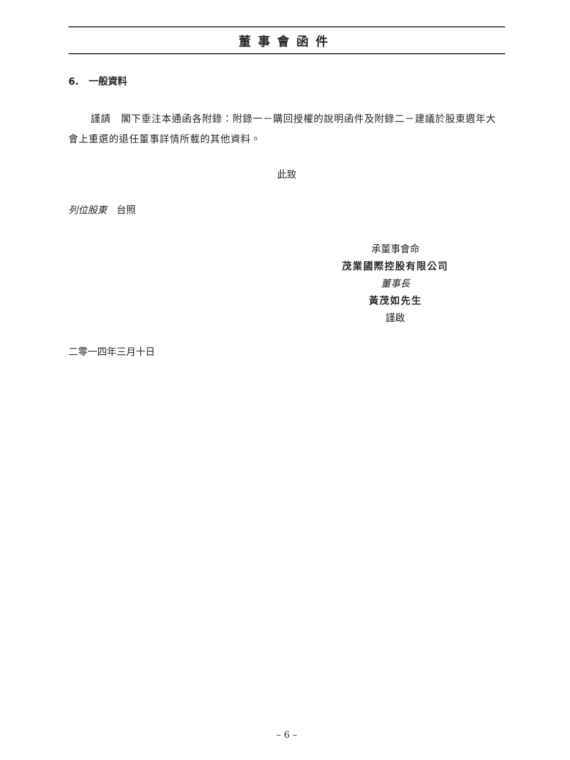董事會函件
6. 一般資料
謹請　閣下垂注本通函各附錄：附錄一－購回授權的說明函件及附錄二－建議於股東週年大會上重選的退任董事詳情所載的其他資料。
此致
列位股東　台照
承董事會命
茂業國際控股有限公司
董事長
黃茂如先生
謹啟
二零一四年三月十日
– 6 –